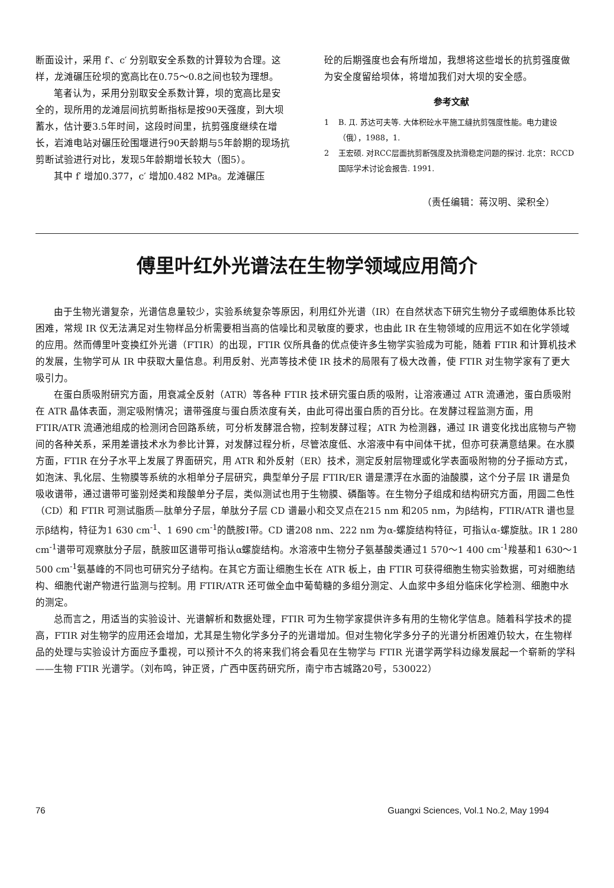断面设计，采用 f′、c′ 分别取安全系数的计算较为合理。这样，龙滩碾压砼坝的宽高比在0.75～0.8之间也较为理想。
笔者认为，采用分别取安全系数计算，坝的宽高比是安全的，现所用的龙滩层间抗剪断指标是按90天强度，到大坝蓄水，估计要3.5年时间，这段时间里，抗剪强度继续在增长，岩滩电站对碾压砼围堰进行90天龄期与5年龄期的现场抗剪断试验进行对比，发现5年龄期增长较大（图5）。
其中 f′ 增加0.377，c′ 增加0.482 MPa。龙滩碾压
砼的后期强度也会有所增加，我想将这些增长的抗剪强度做为安全度留给坝体，将增加我们对大坝的安全感。
参考文献
1 B. Д. 苏达可夫等. 大体积砼水平施工缝抗剪强度性能。电力建设（俄），1988，1.
2 王宏硕. 对RCC层面抗剪断强度及抗滑稳定问题的探讨. 北京：RCCD 国际学术讨论会报告. 1991.
（责任编辑：蒋汉明、梁积全）
傅里叶红外光谱法在生物学领域应用简介
由于生物光谱复杂，光谱信息量较少，实验系统复杂等原因，利用红外光谱（IR）在自然状态下研究生物分子或细胞体系比较困难，常规 IR 仪无法满足对生物样品分析需要相当高的信噪比和灵敏度的要求，也由此 IR 在生物领域的应用远不如在化学领域的应用。然而傅里叶变换红外光谱（FTIR）的出现，FTIR 仪所具备的优点使许多生物学实验成为可能，随着 FTIR 和计算机技术的发展，生物学可从 IR 中获取大量信息。利用反射、光声等技术使 IR 技术的局限有了极大改善，使 FTIR 对生物学家有了更大吸引力。
在蛋白质吸附研究方面，用衰减全反射（ATR）等各种 FTIR 技术研究蛋白质的吸附，让溶液通过 ATR 流通池，蛋白质吸附在 ATR 晶体表面，测定吸附情况；谱带强度与蛋白质浓度有关，由此可得出蛋白质的百分比。在发酵过程监测方面，用 FTIR/ATR 流通池组成的检测闭合回路系统，可分析发酵混合物，控制发酵过程；ATR 为检测器，通过 IR 谱变化找出底物与产物间的各种关系，采用差谱技术水为参比计算，对发酵过程分析，尽管浓度低、水溶液中有中间体干扰，但亦可获满意结果。在水膜方面，FTIR 在分子水平上发展了界面研究，用 ATR 和外反射（ER）技术，测定反射层物理或化学表面吸附物的分子振动方式，如泡沫、乳化层、生物膜等系统的水相单分子层研究，典型单分子层 FTIR/ER 谱是漂浮在水面的油酸膜，这个分子层 IR 谱是负吸收谱带，通过谱带可鉴别烃类和羧酸单分子层，类似测试也用于生物膜、磷酯等。在生物分子组成和结构研究方面，用圆二色性（CD）和 FTIR 可测试脂质—肽单分子层，单肽分子层 CD 谱最小和交叉点在215 nm 和205 nm，为β结构，FTIR/ATR 谱也显示β结构，特征为1 630 cm<sup>-1</sup>、1 690 cm<sup>-1</sup>的酰胺Ⅰ带。CD 谱208 nm、222 nm 为α-螺旋结构特征，可指认α-螺旋肽。IR 1 280 cm<sup>-1</sup>谱带可观察肽分子层，酰胺Ⅲ区谱带可指认α螺旋结构。水溶液中生物分子氨基酸类通过1 570～1 400 cm<sup>-1</sup>羧基和1 630～1 500 cm<sup>-1</sup>氨基峰的不同也可研究分子结构。在其它方面让细胞生长在 ATR 板上，由 FTIR 可获得细胞生物实验数据，可对细胞结构、细胞代谢产物进行监测与控制。用 FTIR/ATR 还可做全血中葡萄糖的多组分测定、人血浆中多组分临床化学检测、细胞中水的测定。
总而言之，用适当的实验设计、光谱解析和数据处理，FTIR 可为生物学家提供许多有用的生物化学信息。随着科学技术的提高，FTIR 对生物学的应用还会增加，尤其是生物化学多分子的光谱增加。但对生物化学多分子的光谱分析困难仍较大，在生物样品的处理与实验设计方面应予重视，可以预计不久的将来我们将会看见在生物学与 FTIR 光谱学两学科边缘发展起一个崭新的学科——生物 FTIR 光谱学。（刘布鸣，钟正贤，广西中医药研究所，南宁市古城路20号，530022）
76 Guangxi Sciences, Vol.1 No.2, May 1994